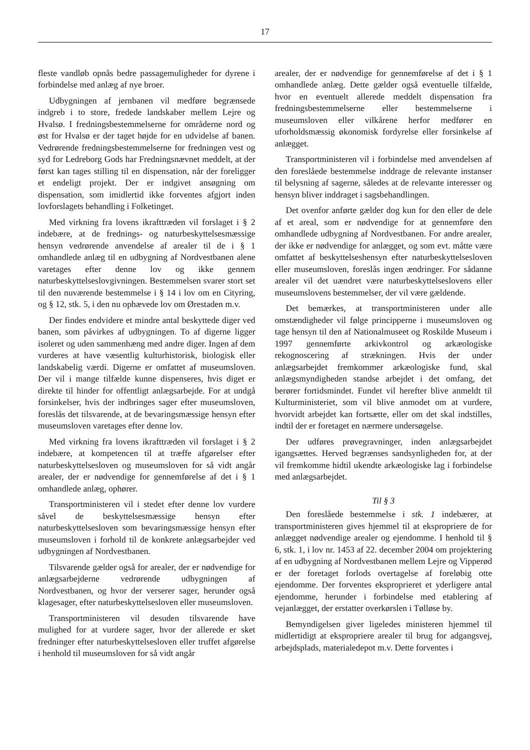17
fleste vandløb opnås bedre passagemuligheder for dyrene i forbindelse med anlæg af nye broer.
Udbygningen af jernbanen vil medføre begrænsede indgreb i to store, fredede landskaber mellem Lejre og Hvalsø. I fredningsbestemmelserne for områderne nord og øst for Hvalsø er der taget højde for en udvidelse af banen. Vedrørende fredningsbestemmelserne for fredningen vest og syd for Ledreborg Gods har Fredningsnævnet meddelt, at der først kan tages stilling til en dispensation, når der foreligger et endeligt projekt. Der er indgivet ansøgning om dispensation, som imidlertid ikke forventes afgjort inden lovforslagets behandling i Folketinget.
Med virkning fra lovens ikrafttræden vil forslaget i § 2 indebære, at de frednings- og naturbeskyttelsesmæssige hensyn vedrørende anvendelse af arealer til de i § 1 omhandlede anlæg til en udbygning af Nordvestbanen alene varetages efter denne lov og ikke gennem naturbeskyttelseslovgivningen. Bestemmelsen svarer stort set til den nuværende bestemmelse i § 14 i lov om en Cityring, og § 12, stk. 5, i den nu ophævede lov om Ørestaden m.v.
Der findes endvidere et mindre antal beskyttede diger ved banen, som påvirkes af udbygningen. To af digerne ligger isoleret og uden sammenhæng med andre diger. Ingen af dem vurderes at have væsentlig kulturhistorisk, biologisk eller landskabelig værdi. Digerne er omfattet af museumsloven. Der vil i mange tilfælde kunne dispenseres, hvis diget er direkte til hinder for offentligt anlægsarbejde. For at undgå forsinkelser, hvis der indbringes sager efter museumsloven, foreslås det tilsvarende, at de bevaringsmæssige hensyn efter museumsloven varetages efter denne lov.
Med virkning fra lovens ikrafttræden vil forslaget i § 2 indebære, at kompetencen til at træffe afgørelser efter naturbeskyttelsesloven og museumsloven for så vidt angår arealer, der er nødvendige for gennemførelse af det i § 1 omhandlede anlæg, ophører.
Transportministeren vil i stedet efter denne lov vurdere såvel de beskyttelsesmæssige hensyn efter naturbeskyttelsesloven som bevaringsmæssige hensyn efter museumsloven i forhold til de konkrete anlægsarbejder ved udbygningen af Nordvestbanen.
Tilsvarende gælder også for arealer, der er nødvendige for anlægsarbejderne vedrørende udbygningen af Nordvestbanen, og hvor der verserer sager, herunder også klagesager, efter naturbeskyttelsesloven eller museumsloven.
Transportministeren vil desuden tilsvarende have mulighed for at vurdere sager, hvor der allerede er sket fredninger efter naturbeskyttelsesloven eller truffet afgørelse i henhold til museumsloven for så vidt angår
arealer, der er nødvendige for gennemførelse af det i § 1 omhandlede anlæg. Dette gælder også eventuelle tilfælde, hvor en eventuelt allerede meddelt dispensation fra fredningsbestemmelserne eller bestemmelserne i museumsloven eller vilkårene herfor medfører en uforholdsmæssig økonomisk fordyrelse eller forsinkelse af anlægget.
Transportministeren vil i forbindelse med anvendelsen af den foreslåede bestemmelse inddrage de relevante instanser til belysning af sagerne, således at de relevante interesser og hensyn bliver inddraget i sagsbehandlingen.
Det ovenfor anførte gælder dog kun for den eller de dele af et areal, som er nødvendige for at gennemføre den omhandlede udbygning af Nordvestbanen. For andre arealer, der ikke er nødvendige for anlægget, og som evt. måtte være omfattet af beskyttelseshensyn efter naturbeskyttelsesloven eller museumsloven, foreslås ingen ændringer. For sådanne arealer vil det uændret være naturbeskyttelseslovens eller museumslovens bestemmelser, der vil være gældende.
Det bemærkes, at transportministeren under alle omstændigheder vil følge principperne i museumsloven og tage hensyn til den af Nationalmuseet og Roskilde Museum i 1997 gennemførte arkivkontrol og arkæologiske rekognoscering af strækningen. Hvis der under anlægsarbejdet fremkommer arkæologiske fund, skal anlægsmyndigheden standse arbejdet i det omfang, det berører fortidsmindet. Fundet vil herefter blive anmeldt til Kulturministeriet, som vil blive anmodet om at vurdere, hvorvidt arbejdet kan fortsætte, eller om det skal indstilles, indtil der er foretaget en nærmere undersøgelse.
Der udføres prøvegravninger, inden anlægsarbejdet igangsættes. Herved begrænses sandsynligheden for, at der vil fremkomme hidtil ukendte arkæologiske lag i forbindelse med anlægsarbejdet.
Til § 3
Den foreslåede bestemmelse i stk. 1 indebærer, at transportministeren gives hjemmel til at ekspropriere de for anlægget nødvendige arealer og ejendomme. I henhold til § 6, stk. 1, i lov nr. 1453 af 22. december 2004 om projektering af en udbygning af Nordvestbanen mellem Lejre og Vipperød er der foretaget forlods overtagelse af foreløbig otte ejendomme. Der forventes eksproprieret et yderligere antal ejendomme, herunder i forbindelse med etablering af vejanlægget, der erstatter overkørslen i Tølløse by.
Bemyndigelsen giver ligeledes ministeren hjemmel til midlertidigt at ekspropriere arealer til brug for adgangsvej, arbejdsplads, materialedepot m.v. Dette forventes i